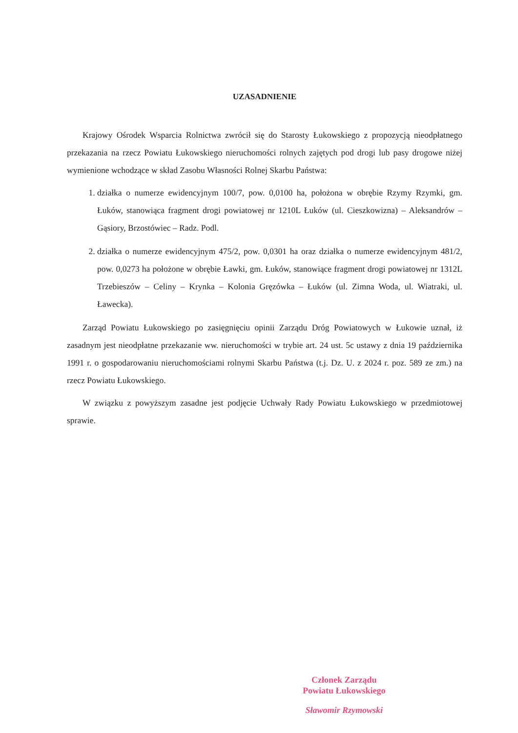UZASADNIENIE
Krajowy Ośrodek Wsparcia Rolnictwa zwrócił się do Starosty Łukowskiego z propozycją nieodpłatnego przekazania na rzecz Powiatu Łukowskiego nieruchomości rolnych zajętych pod drogi lub pasy drogowe niżej wymienione wchodzące w skład Zasobu Własności Rolnej Skarbu Państwa:
1. działka o numerze ewidencyjnym 100/7, pow. 0,0100 ha, położona w obrębie Rzymy Rzymki, gm. Łuków, stanowiąca fragment drogi powiatowej nr 1210L Łuków (ul. Cieszkowizna) – Aleksandrów – Gąsiory, Brzostówiec – Radz. Podl.
2. działka o numerze ewidencyjnym 475/2, pow. 0,0301 ha oraz działka o numerze ewidencyjnym 481/2, pow. 0,0273 ha położone w obrębie Ławki, gm. Łuków, stanowiące fragment drogi powiatowej nr 1312L Trzebieszów – Celiny – Krynka – Kolonia Gręzówka – Łuków (ul. Zimna Woda, ul. Wiatraki, ul. Ławecka).
Zarząd Powiatu Łukowskiego po zasięgnięciu opinii Zarządu Dróg Powiatowych w Łukowie uznał, iż zasadnym jest nieodpłatne przekazanie ww. nieruchomości w trybie art. 24 ust. 5c ustawy z dnia 19 października 1991 r. o gospodarowaniu nieruchomościami rolnymi Skarbu Państwa (t.j. Dz. U. z 2024 r. poz. 589 ze zm.) na rzecz Powiatu Łukowskiego.
W związku z powyższym zasadne jest podjęcie Uchwały Rady Powiatu Łukowskiego w przedmiotowej sprawie.
Członek Zarządu
Powiatu Łukowskiego
Sławomir Rzymowski